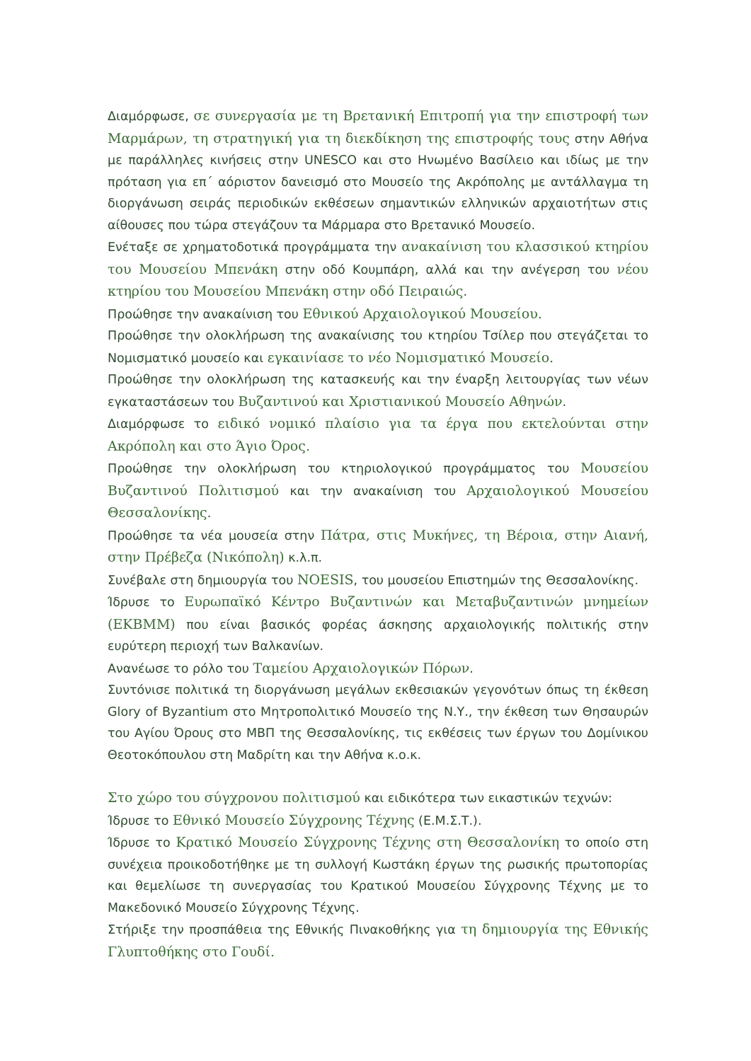Διαμόρφωσε, σε συνεργασία με τη Βρετανική Επιτροπή για την επιστροφή των Μαρμάρων, τη στρατηγική για τη διεκδίκηση της επιστροφής τους στην Αθήνα με παράλληλες κινήσεις στην UNESCO και στο Ηνωμένο Βασίλειο και ιδίως με την πρόταση για επ΄ αόριστον δανεισμό στο Μουσείο της Ακρόπολης με αντάλλαγμα τη διοργάνωση σειράς περιοδικών εκθέσεων σημαντικών ελληνικών αρχαιοτήτων στις αίθουσες που τώρα στεγάζουν τα Μάρμαρα στο Βρετανικό Μουσείο.
Ενέταξε σε χρηματοδοτικά προγράμματα την ανακαίνιση του κλασσικού κτηρίου του Μουσείου Μπενάκη στην οδό Κουμπάρη, αλλά και την ανέγερση του νέου κτηρίου του Μουσείου Μπενάκη στην οδό Πειραιώς.
Προώθησε την ανακαίνιση του Εθνικού Αρχαιολογικού Μουσείου.
Προώθησε την ολοκλήρωση της ανακαίνισης του κτηρίου Τσίλερ που στεγάζεται το Νομισματικό μουσείο και εγκαινίασε το νέο Νομισματικό Μουσείο.
Προώθησε την ολοκλήρωση της κατασκευής και την έναρξη λειτουργίας των νέων εγκαταστάσεων του Βυζαντινού και Χριστιανικού Μουσείο Αθηνών.
Διαμόρφωσε το ειδικό νομικό πλαίσιο για τα έργα που εκτελούνται στην Ακρόπολη και στο Άγιο Όρος.
Προώθησε την ολοκλήρωση του κτηριολογικού προγράμματος του Μουσείου Βυζαντινού Πολιτισμού και την ανακαίνιση του Αρχαιολογικού Μουσείου Θεσσαλονίκης.
Προώθησε τα νέα μουσεία στην Πάτρα, στις Μυκήνες, τη Βέροια, στην Αιανή, στην Πρέβεζα (Νικόπολη) κ.λ.π.
Συνέβαλε στη δημιουργία του NOESIS, του μουσείου Επιστημών της Θεσσαλονίκης.
Ίδρυσε το Ευρωπαϊκό Κέντρο Βυζαντινών και Μεταβυζαντινών μνημείων (ΕΚΒΜΜ) που είναι βασικός φορέας άσκησης αρχαιολογικής πολιτικής στην ευρύτερη περιοχή των Βαλκανίων.
Ανανέωσε το ρόλο του Ταμείου Αρχαιολογικών Πόρων.
Συντόνισε πολιτικά τη διοργάνωση μεγάλων εκθεσιακών γεγονότων όπως τη έκθεση Glory of Byzantium στο Μητροπολιτικό Μουσείο της Ν.Υ., την έκθεση των Θησαυρών του Αγίου Όρους στο ΜΒΠ της Θεσσαλονίκης, τις εκθέσεις των έργων του Δομίνικου Θεοτοκόπουλου στη Μαδρίτη και την Αθήνα κ.ο.κ.
Στο χώρο του σύγχρονου πολιτισμού και ειδικότερα των εικαστικών τεχνών:
Ίδρυσε το Εθνικό Μουσείο Σύγχρονης Τέχνης (Ε.Μ.Σ.Τ.).
Ίδρυσε το Κρατικό Μουσείο Σύγχρονης Τέχνης στη Θεσσαλονίκη το οποίο στη συνέχεια προικοδοτήθηκε με τη συλλογή Κωστάκη έργων της ρωσικής πρωτοπορίας και θεμελίωσε τη συνεργασίας του Κρατικού Μουσείου Σύγχρονης Τέχνης με το Μακεδονικό Μουσείο Σύγχρονης Τέχνης.
Στήριξε την προσπάθεια της Εθνικής Πινακοθήκης για τη δημιουργία της Εθνικής Γλυπτοθήκης στο Γουδί.